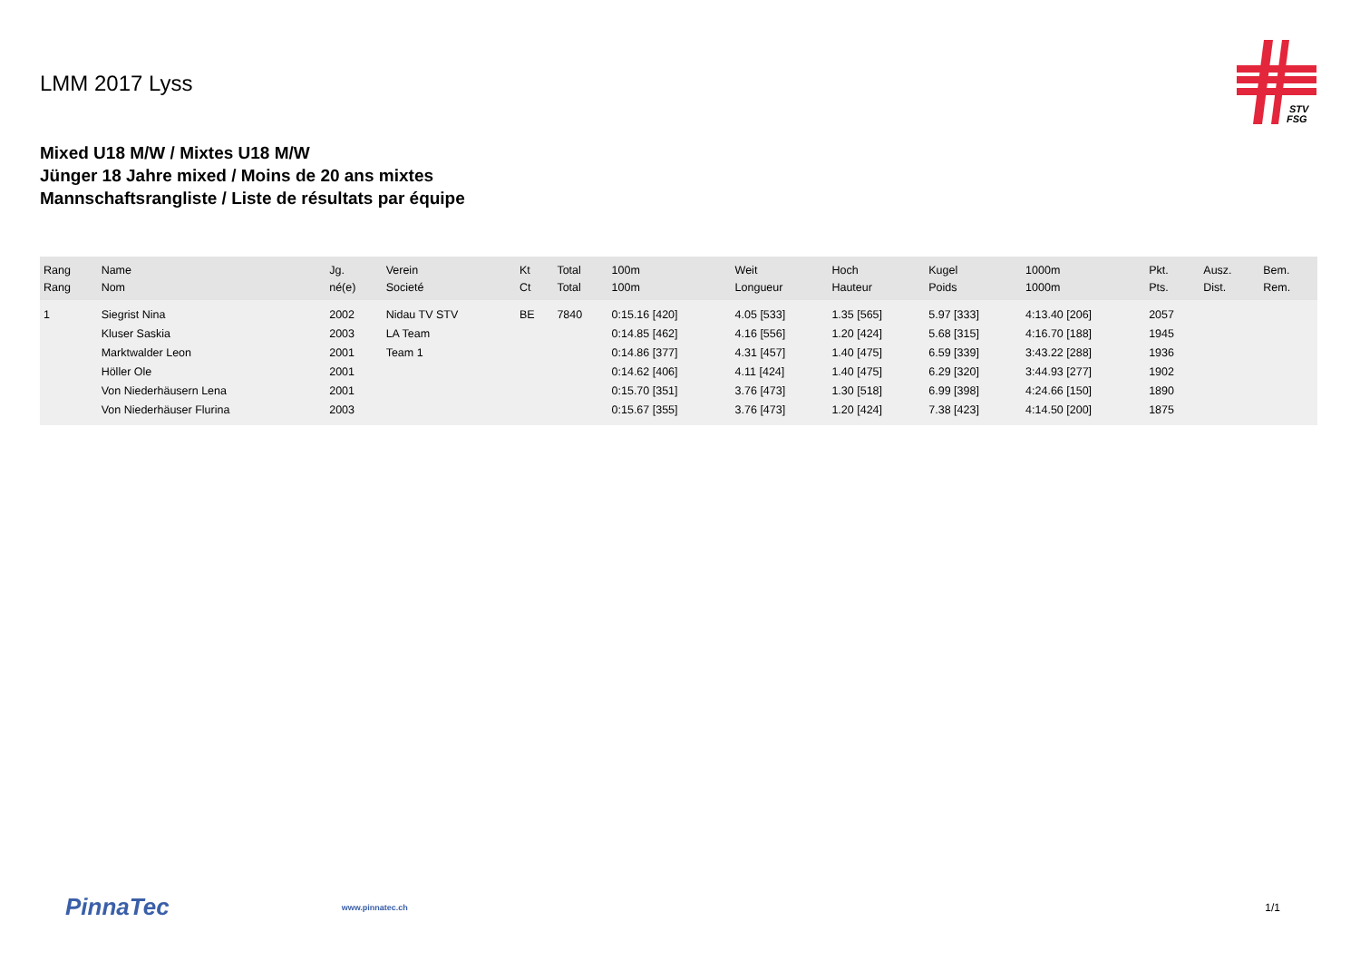STV
FSG
LMM 2017 Lyss
Mixed U18 M/W / Mixtes U18 M/W
Jünger 18 Jahre mixed / Moins de 20 ans mixtes
Mannschaftsrangliste / Liste de résultats par équipe
| Rang Rang | Name Nom | Jg. né(e) | Verein Societé | Kt Ct | Total Total | 100m 100m | Weit Longueur | Hoch Hauteur | Kugel Poids | 1000m 1000m | Pkt. Pts. | Ausz. Dist. | Bem. Rem. |
| --- | --- | --- | --- | --- | --- | --- | --- | --- | --- | --- | --- | --- | --- |
| 1 | Siegrist Nina | 2002 | Nidau TV STV | BE | 7840 | 0:15.16 [420] | 4.05 [533] | 1.35 [565] | 5.97 [333] | 4:13.40 [206] | 2057 | | |
| | Kluser Saskia | 2003 | LA Team | | | 0:14.85 [462] | 4.16 [556] | 1.20 [424] | 5.68 [315] | 4:16.70 [188] | 1945 | | |
| | Marktwalder Leon | 2001 | Team 1 | | | 0:14.86 [377] | 4.31 [457] | 1.40 [475] | 6.59 [339] | 3:43.22 [288] | 1936 | | |
| | Höller Ole | 2001 | | | | 0:14.62 [406] | 4.11 [424] | 1.40 [475] | 6.29 [320] | 3:44.93 [277] | 1902 | | |
| | Von Niederhäusern Lena | 2001 | | | | 0:15.70 [351] | 3.76 [473] | 1.30 [518] | 6.99 [398] | 4:24.66 [150] | 1890 | | |
| | Von Niederhäuser Flurina | 2003 | | | | 0:15.67 [355] | 3.76 [473] | 1.20 [424] | 7.38 [423] | 4:14.50 [200] | 1875 | | |
PinnaTec www.pinnatec.ch 1/1